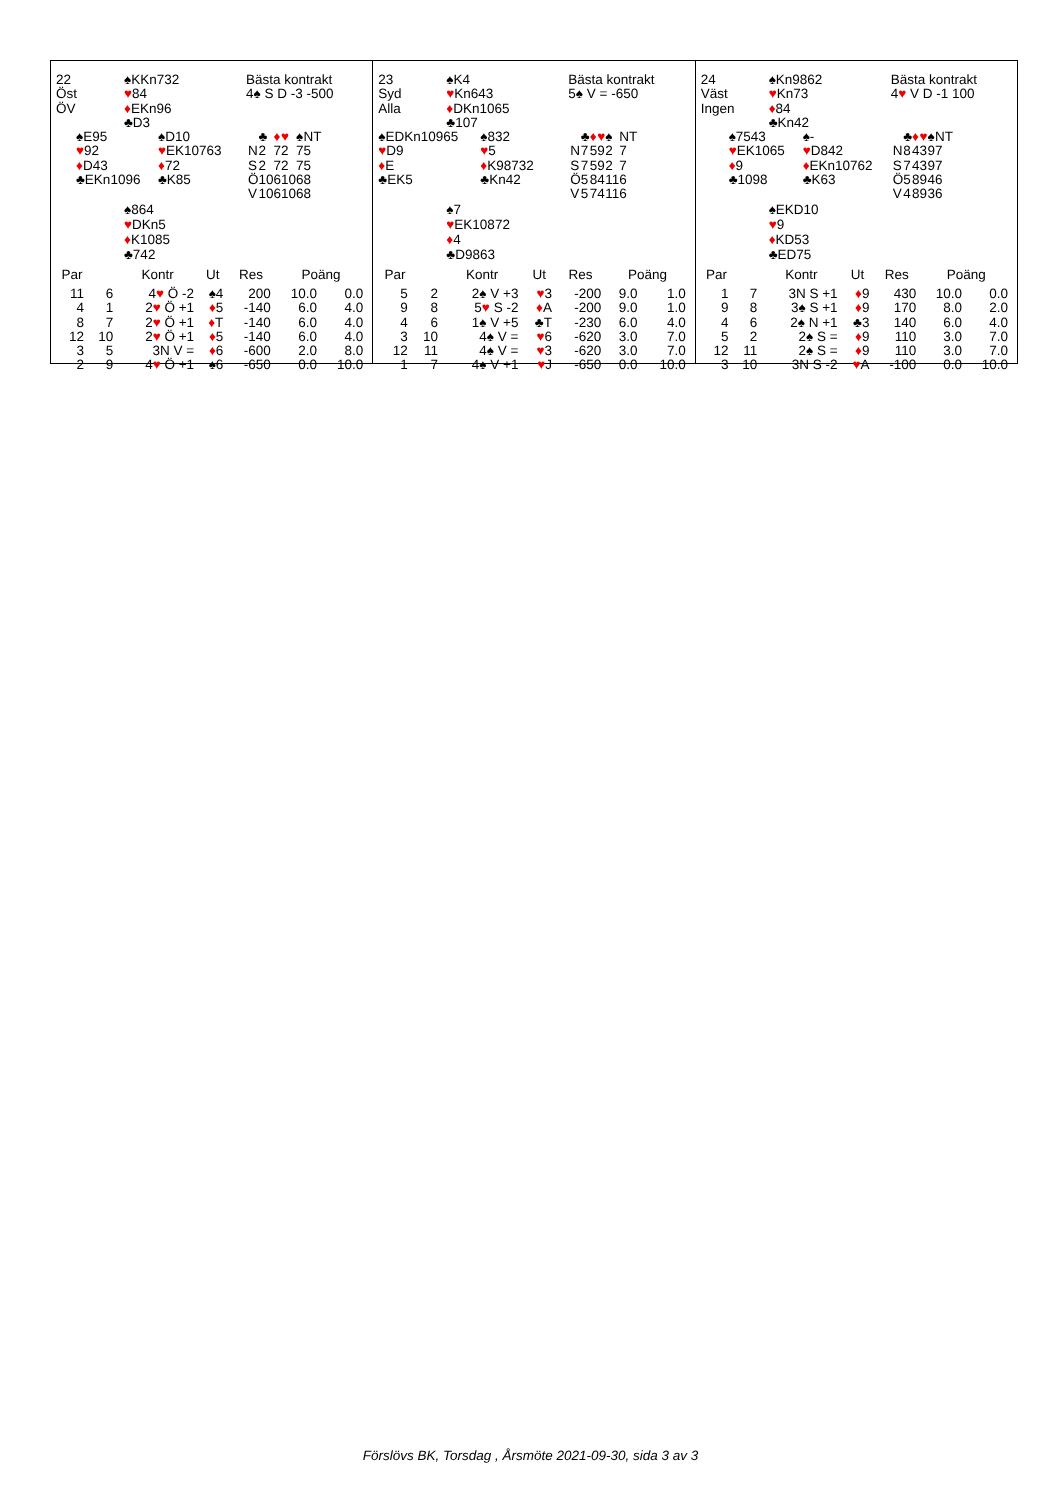| 22 Öst ÖV | ♠KKn732 ♥ 84 ♦ EKn96 ♣D3 | Bästa kontrakt 4♠ S D -3 -500 |
| ♠E95 ♥ 92 ♦ D43 ♣EKn1096 | ♠D10 ♥ EK10763 ♦ 72 ♣K85 | / / ♣ / ♦ / ♥ / ♠ / NT / / N / 2 / 7 / 2 / 7 / 5 / / S / 2 / 7 / 2 / 7 / 5 / / Ö / 10 / 6 / 10 / 6 / 8 / / V / 10 / 6 / 10 / 6 / 8 / |
♠864
♥DKn5
♦K1085
♣742
| Par | | Kontr | Ut | Res | Poäng | |
| --- | --- | --- | --- | --- | --- | --- |
| 11 | 6 | 4 ♥ Ö -2 | ♠4 | 200 | 10.0 | 0.0 |
| 4 | 1 | 2 ♥ Ö +1 | ♦ 5 | -140 | 6.0 | 4.0 |
| 8 | 7 | 2 ♥ Ö +1 | ♦ T | -140 | 6.0 | 4.0 |
| 12 | 10 | 2 ♥ Ö +1 | ♦ 5 | -140 | 6.0 | 4.0 |
| 3 | 5 | 3N V = | ♦ 6 | -600 | 2.0 | 8.0 |
| 2 | 9 | 4 ♥ Ö +1 | ♠6 | -650 | 0.0 | 10.0 |
| 23 Syd Alla | ♠K4 ♥ Kn643 ♦ DKn1065 ♣107 | Bästa kontrakt 5♠ V = -650 |
| ♠EDKn10965 ♥ D9 ♦ E ♣EK5 | ♠832 ♥ 5 ♦ K98732 ♣Kn42 | / / ♣ / ♦ / ♥ / ♠ / NT / / N / 7 / 5 / 9 / 2 / 7 / / S / 7 / 5 / 9 / 2 / 7 / / Ö / 5 / 8 / 4 / 11 / 6 / / V / 5 / 7 / 4 / 11 / 6 / |
♠7
♥EK10872
♦4
♣D9863
| Par | | Kontr | Ut | Res | Poäng | |
| --- | --- | --- | --- | --- | --- | --- |
| 5 | 2 | 2♠ V +3 | ♥ 3 | -200 | 9.0 | 1.0 |
| 9 | 8 | 5 ♥ S -2 | ♦ A | -200 | 9.0 | 1.0 |
| 4 | 6 | 1♠ V +5 | ♣T | -230 | 6.0 | 4.0 |
| 3 | 10 | 4♠ V = | ♥ 6 | -620 | 3.0 | 7.0 |
| 12 | 11 | 4♠ V = | ♥ 3 | -620 | 3.0 | 7.0 |
| 1 | 7 | 4♠ V +1 | ♥ J | -650 | 0.0 | 10.0 |
| 24 Väst Ingen | ♠Kn9862 ♥ Kn73 ♦ 84 ♣Kn42 | Bästa kontrakt 4 ♥ V D -1 100 |
| ♠7543 ♥ EK1065 ♦ 9 ♣1098 | ♠- ♥ D842 ♦ EKn10762 ♣K63 | / / ♣ / ♦ / ♥ / ♠ / NT / / N / 8 / 4 / 3 / 9 / 7 / / S / 7 / 4 / 3 / 9 / 7 / / Ö / 5 / 8 / 9 / 4 / 6 / / V / 4 / 8 / 9 / 3 / 6 / |
♠EKD10
♥9
♦KD53
♣ED75
| Par | | Kontr | Ut | Res | Poäng | |
| --- | --- | --- | --- | --- | --- | --- |
| 1 | 7 | 3N S +1 | ♦ 9 | 430 | 10.0 | 0.0 |
| 9 | 8 | 3♠ S +1 | ♦ 9 | 170 | 8.0 | 2.0 |
| 4 | 6 | 2♠ N +1 | ♣3 | 140 | 6.0 | 4.0 |
| 5 | 2 | 2♠ S = | ♦ 9 | 110 | 3.0 | 7.0 |
| 12 | 11 | 2♠ S = | ♦ 9 | 110 | 3.0 | 7.0 |
| 3 | 10 | 3N S -2 | ♥ A | -100 | 0.0 | 10.0 |
Förslövs BK, Torsdag , Årsmöte 2021-09-30, sida 3 av 3